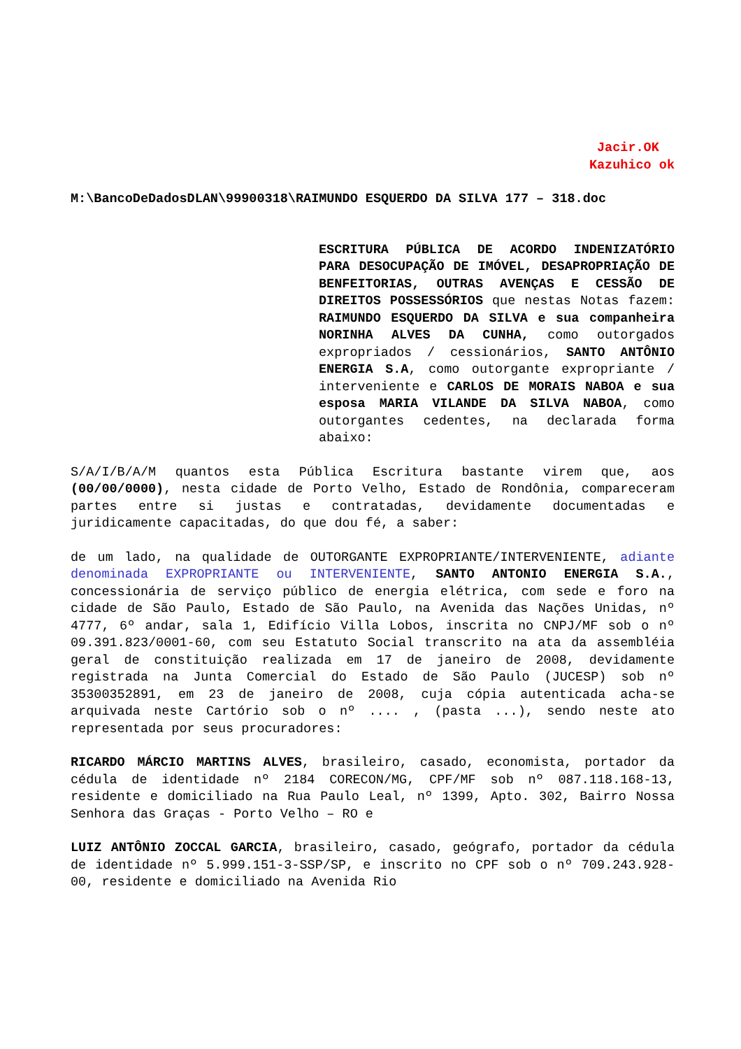Jacir.OK
Kazuhico ok
M:\BancoDeDadosDLAN\99900318\RAIMUNDO ESQUERDO DA SILVA 177 – 318.doc
ESCRITURA PÚBLICA DE ACORDO INDENIZATÓRIO PARA DESOCUPAÇÃO DE IMÓVEL, DESAPROPRIAÇÃO DE BENFEITORIAS, OUTRAS AVENÇAS E CESSÃO DE DIREITOS POSSESSÓRIOS que nestas Notas fazem: RAIMUNDO ESQUERDO DA SILVA e sua companheira NORINHA ALVES DA CUNHA, como outorgados expropriados / cessionários, SANTO ANTÔNIO ENERGIA S.A, como outorgante expropriante / interveniente e CARLOS DE MORAIS NABOA e sua esposa MARIA VILANDE DA SILVA NABOA, como outorgantes cedentes, na declarada forma abaixo:
S/A/I/B/A/M quantos esta Pública Escritura bastante virem que, aos (00/00/0000), nesta cidade de Porto Velho, Estado de Rondônia, compareceram partes entre si justas e contratadas, devidamente documentadas e juridicamente capacitadas, do que dou fé, a saber:
de um lado, na qualidade de OUTORGANTE EXPROPRIANTE/INTERVENIENTE, adiante denominada EXPROPRIANTE ou INTERVENIENTE, SANTO ANTONIO ENERGIA S.A., concessionária de serviço público de energia elétrica, com sede e foro na cidade de São Paulo, Estado de São Paulo, na Avenida das Nações Unidas, nº 4777, 6º andar, sala 1, Edifício Villa Lobos, inscrita no CNPJ/MF sob o nº 09.391.823/0001-60, com seu Estatuto Social transcrito na ata da assembléia geral de constituição realizada em 17 de janeiro de 2008, devidamente registrada na Junta Comercial do Estado de São Paulo (JUCESP) sob nº 35300352891, em 23 de janeiro de 2008, cuja cópia autenticada acha-se arquivada neste Cartório sob o nº .... , (pasta ...), sendo neste ato representada por seus procuradores:
RICARDO MÁRCIO MARTINS ALVES, brasileiro, casado, economista, portador da cédula de identidade nº 2184 CORECON/MG, CPF/MF sob nº 087.118.168-13, residente e domiciliado na Rua Paulo Leal, nº 1399, Apto. 302, Bairro Nossa Senhora das Graças - Porto Velho – RO e
LUIZ ANTÔNIO ZOCCAL GARCIA, brasileiro, casado, geógrafo, portador da cédula de identidade nº 5.999.151-3-SSP/SP, e inscrito no CPF sob o nº 709.243.928-00, residente e domiciliado na Avenida Rio